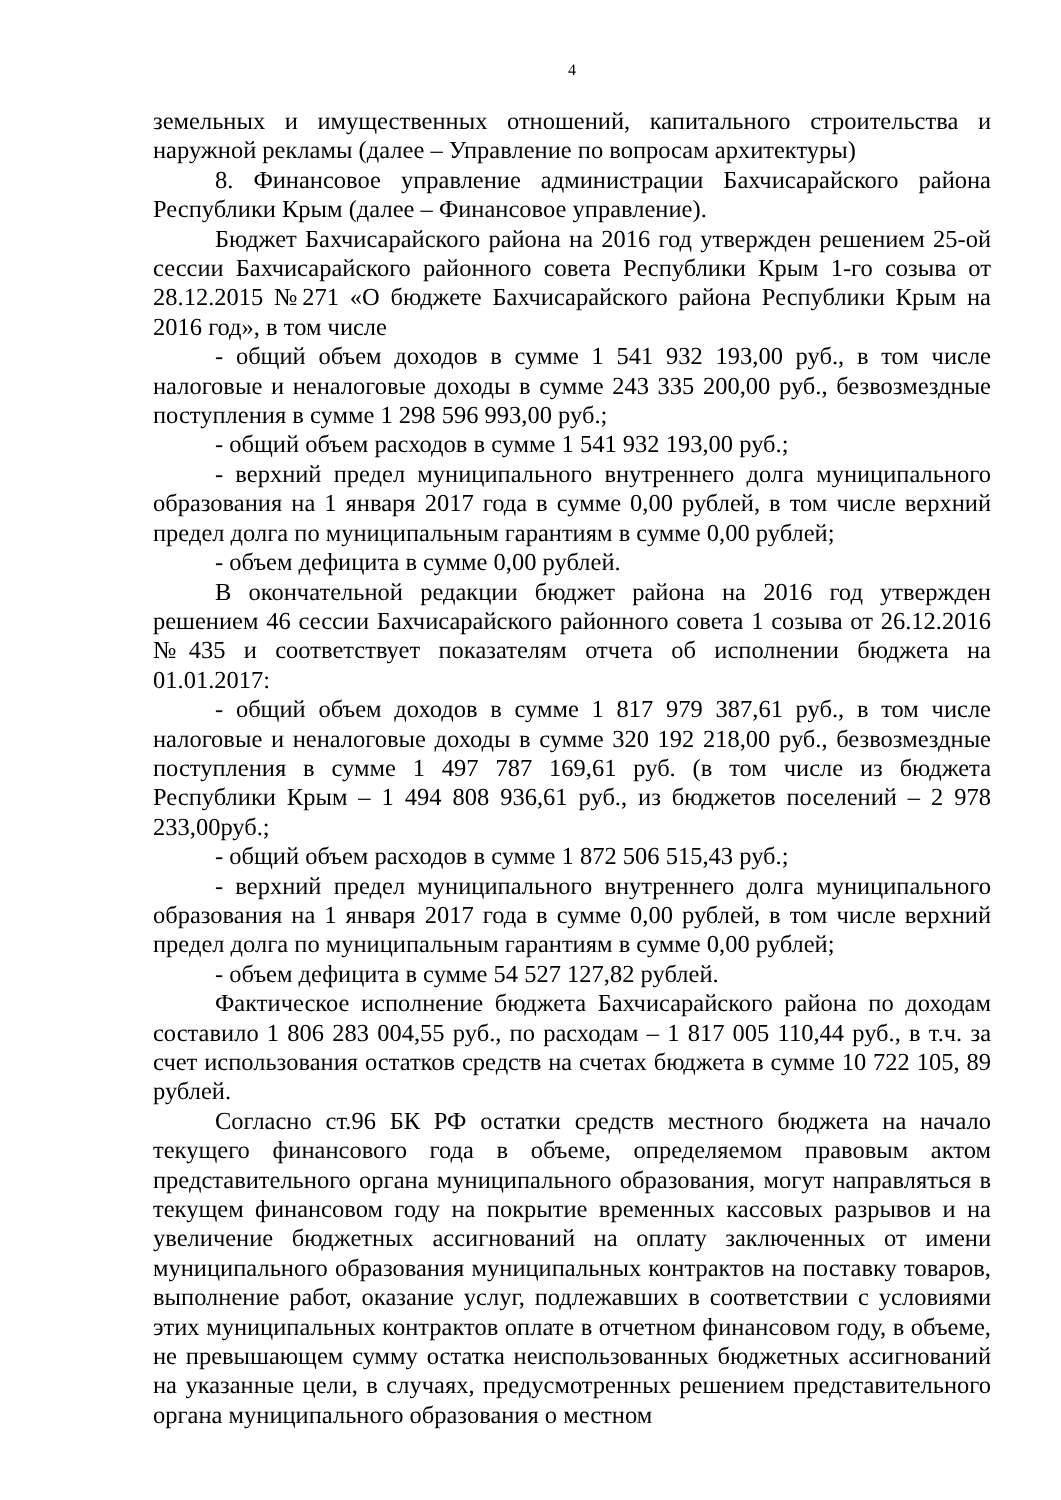4
земельных и имущественных отношений, капитального строительства и наружной рекламы (далее – Управление по вопросам архитектуры)
8. Финансовое управление администрации Бахчисарайского района Республики Крым (далее – Финансовое управление).
Бюджет Бахчисарайского района на 2016 год утвержден решением 25-ой сессии Бахчисарайского районного совета Республики Крым 1-го созыва от 28.12.2015 №271 «О бюджете Бахчисарайского района Республики Крым на 2016 год», в том числе
- общий объем доходов в сумме 1 541 932 193,00 руб., в том числе налоговые и неналоговые доходы в сумме 243 335 200,00 руб., безвозмездные поступления в сумме 1 298 596 993,00 руб.;
- общий объем расходов в сумме 1 541 932 193,00 руб.;
- верхний предел муниципального внутреннего долга муниципального образования на 1 января 2017 года в сумме 0,00 рублей, в том числе верхний предел долга по муниципальным гарантиям в сумме 0,00 рублей;
- объем дефицита в сумме 0,00 рублей.
В окончательной редакции бюджет района на 2016 год утвержден решением 46 сессии Бахчисарайского районного совета 1 созыва от 26.12.2016 №435 и соответствует показателям отчета об исполнении бюджета на 01.01.2017:
- общий объем доходов в сумме 1 817 979 387,61 руб., в том числе налоговые и неналоговые доходы в сумме 320 192 218,00 руб., безвозмездные поступления в сумме 1 497 787 169,61 руб. (в том числе из бюджета Республики Крым – 1 494 808 936,61 руб., из бюджетов поселений – 2 978 233,00руб.;
- общий объем расходов в сумме 1 872 506 515,43 руб.;
- верхний предел муниципального внутреннего долга муниципального образования на 1 января 2017 года в сумме 0,00 рублей, в том числе верхний предел долга по муниципальным гарантиям в сумме 0,00 рублей;
- объем дефицита в сумме 54 527 127,82 рублей.
Фактическое исполнение бюджета Бахчисарайского района по доходам составило 1 806 283 004,55 руб., по расходам – 1 817 005 110,44 руб., в т.ч. за счет использования остатков средств на счетах бюджета в сумме 10 722 105, 89 рублей.
Согласно ст.96 БК РФ остатки средств местного бюджета на начало текущего финансового года в объеме, определяемом правовым актом представительного органа муниципального образования, могут направляться в текущем финансовом году на покрытие временных кассовых разрывов и на увеличение бюджетных ассигнований на оплату заключенных от имени муниципального образования муниципальных контрактов на поставку товаров, выполнение работ, оказание услуг, подлежавших в соответствии с условиями этих муниципальных контрактов оплате в отчетном финансовом году, в объеме, не превышающем сумму остатка неиспользованных бюджетных ассигнований на указанные цели, в случаях, предусмотренных решением представительного органа муниципального образования о местном